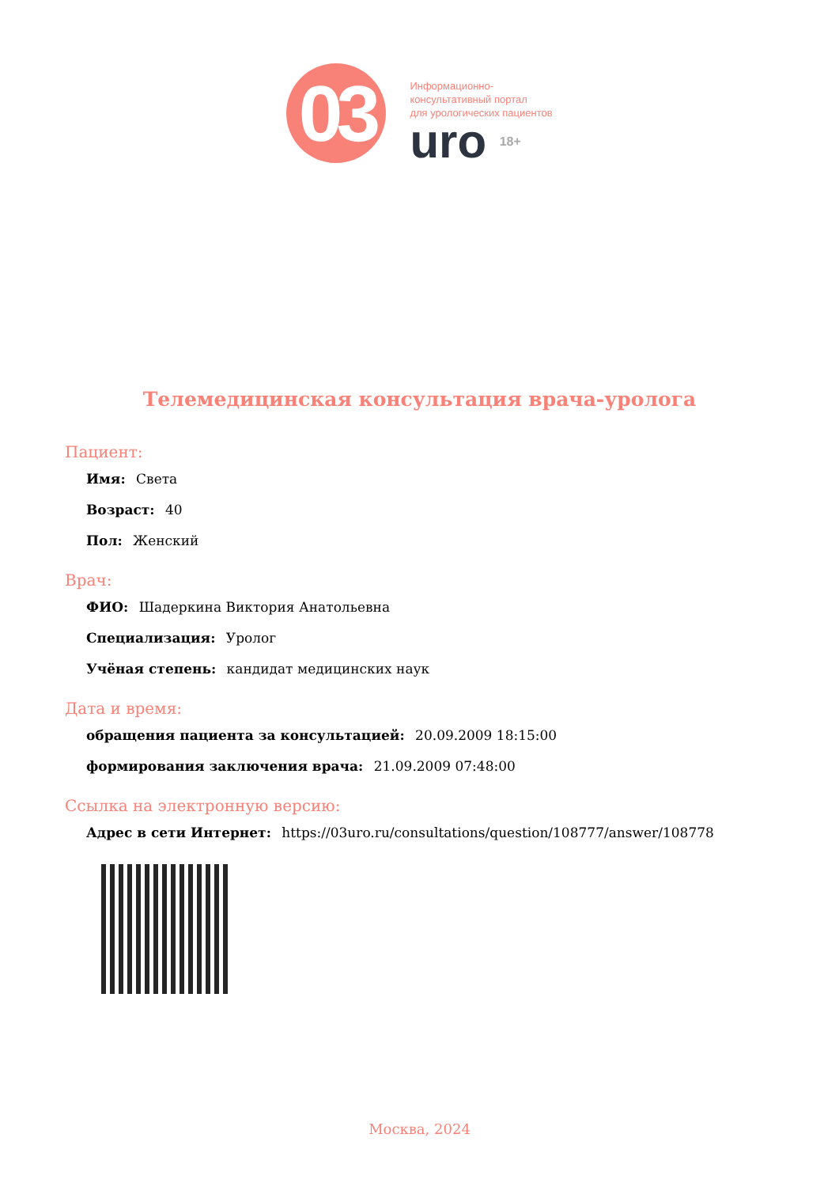03
Информационно-
консультативный портал
для урологических пациентов
uro 18+
Телемедицинская консультация врача-уролога
Пациент:
Имя: Света
Возраст: 40
Пол: Женский
Врач:
ФИО: Шадеркина Виктория Анатольевна
Специализация: Уролог
Учёная степень: кандидат медицинских наук
Дата и время:
обращения пациента за консультацией: 20.09.2009 18:15:00
формирования заключения врача: 21.09.2009 07:48:00
Ссылка на электронную версию:
Адрес в сети Интернет: https://03uro.ru/consultations/question/108777/answer/108778
Москва, 2024